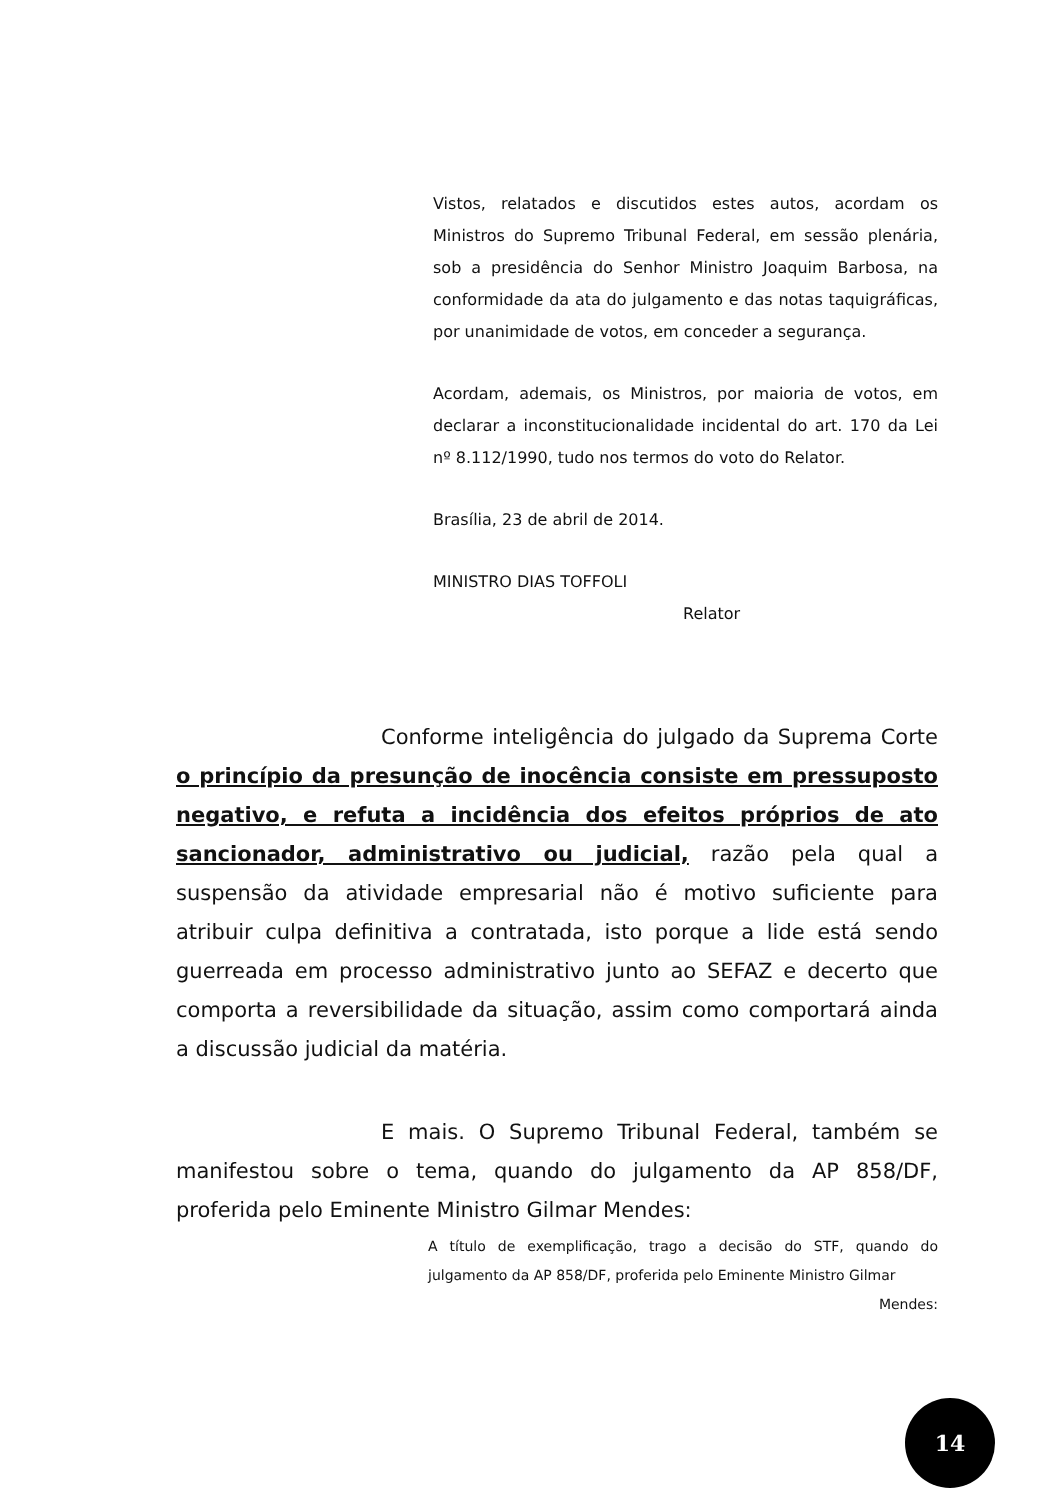Vistos, relatados e discutidos estes autos, acordam os Ministros do Supremo Tribunal Federal, em sessão plenária, sob a presidência do Senhor Ministro Joaquim Barbosa, na conformidade da ata do julgamento e das notas taquigráficas, por unanimidade de votos, em conceder a segurança.
Acordam, ademais, os Ministros, por maioria de votos, em declarar a inconstitucionalidade incidental do art. 170 da Lei nº 8.112/1990, tudo nos termos do voto do Relator.
Brasília, 23 de abril de 2014.
MINISTRO DIAS TOFFOLI
Relator
Conforme inteligência do julgado da Suprema Corte o princípio da presunção de inocência consiste em pressuposto negativo, e refuta a incidência dos efeitos próprios de ato sancionador, administrativo ou judicial, razão pela qual a suspensão da atividade empresarial não é motivo suficiente para atribuir culpa definitiva a contratada, isto porque a lide está sendo guerreada em processo administrativo junto ao SEFAZ e decerto que comporta a reversibilidade da situação, assim como comportará ainda a discussão judicial da matéria.
E mais. O Supremo Tribunal Federal, também se manifestou sobre o tema, quando do julgamento da AP 858/DF, proferida pelo Eminente Ministro Gilmar Mendes:
A título de exemplificação, trago a decisão do STF, quando do julgamento da AP 858/DF, proferida pelo Eminente Ministro Gilmar Mendes:
14